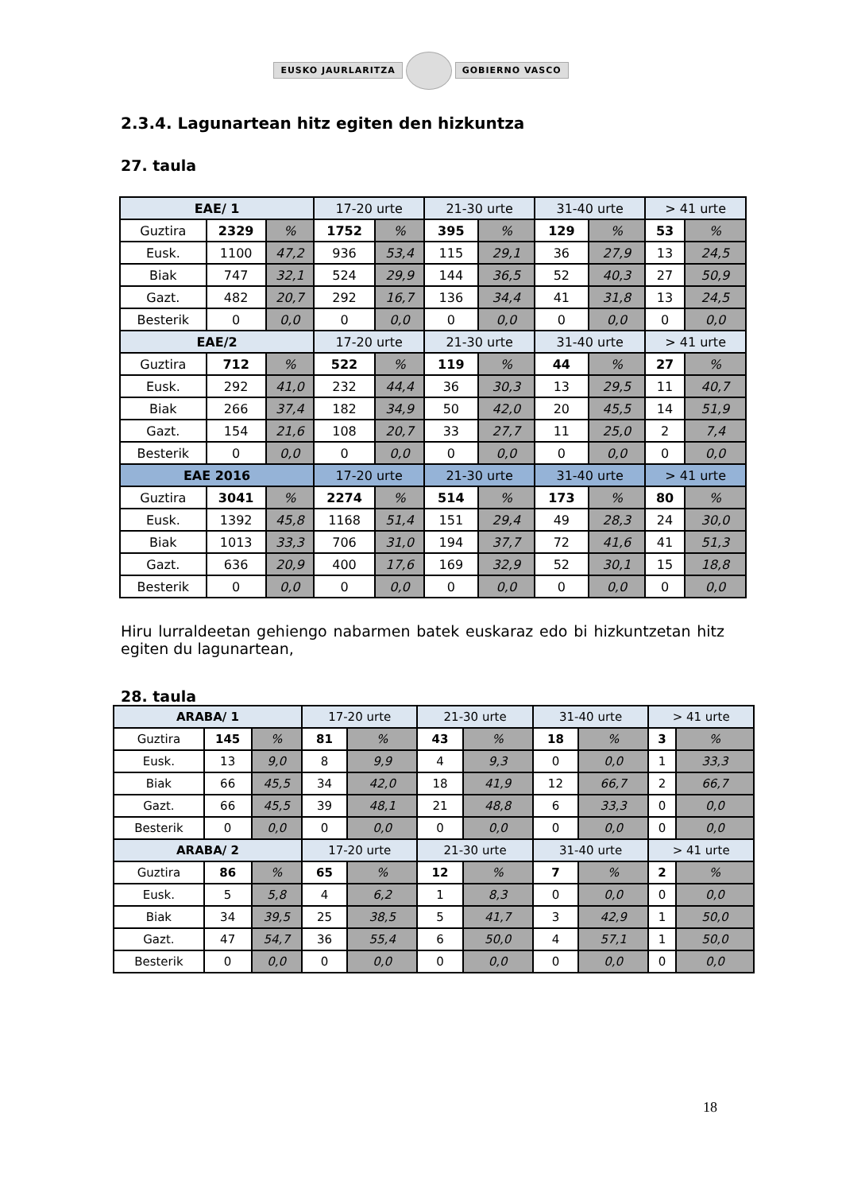EUSKO JAURLARITZA GOBIERNO VASCO
2.3.4. Lagunartean hitz egiten den hizkuntza
27. taula
| EAE/ 1 | | | 17-20 urte | | 21-30 urte | | 31-40 urte | | > 41 urte | |
| --- | --- | --- | --- | --- | --- | --- | --- | --- | --- | --- |
| Guztira | 2329 | % | 1752 | % | 395 | % | 129 | % | 53 | % |
| Eusk. | 1100 | 47,2 | 936 | 53,4 | 115 | 29,1 | 36 | 27,9 | 13 | 24,5 |
| Biak | 747 | 32,1 | 524 | 29,9 | 144 | 36,5 | 52 | 40,3 | 27 | 50,9 |
| Gazt. | 482 | 20,7 | 292 | 16,7 | 136 | 34,4 | 41 | 31,8 | 13 | 24,5 |
| Besterik | 0 | 0,0 | 0 | 0,0 | 0 | 0,0 | 0 | 0,0 | 0 | 0,0 |
| EAE/2 | | | 17-20 urte | | 21-30 urte | | 31-40 urte | | > 41 urte | |
| Guztira | 712 | % | 522 | % | 119 | % | 44 | % | 27 | % |
| Eusk. | 292 | 41,0 | 232 | 44,4 | 36 | 30,3 | 13 | 29,5 | 11 | 40,7 |
| Biak | 266 | 37,4 | 182 | 34,9 | 50 | 42,0 | 20 | 45,5 | 14 | 51,9 |
| Gazt. | 154 | 21,6 | 108 | 20,7 | 33 | 27,7 | 11 | 25,0 | 2 | 7,4 |
| Besterik | 0 | 0,0 | 0 | 0,0 | 0 | 0,0 | 0 | 0,0 | 0 | 0,0 |
| EAE 2016 | | | 17-20 urte | | 21-30 urte | | 31-40 urte | | > 41 urte | |
| Guztira | 3041 | % | 2274 | % | 514 | % | 173 | % | 80 | % |
| Eusk. | 1392 | 45,8 | 1168 | 51,4 | 151 | 29,4 | 49 | 28,3 | 24 | 30,0 |
| Biak | 1013 | 33,3 | 706 | 31,0 | 194 | 37,7 | 72 | 41,6 | 41 | 51,3 |
| Gazt. | 636 | 20,9 | 400 | 17,6 | 169 | 32,9 | 52 | 30,1 | 15 | 18,8 |
| Besterik | 0 | 0,0 | 0 | 0,0 | 0 | 0,0 | 0 | 0,0 | 0 | 0,0 |
Hiru lurraldeetan gehiengo nabarmen batek euskaraz edo bi hizkuntzetan hitz egiten du lagunartean,
28. taula
| ARABA/ 1 | | | 17-20 urte | | 21-30 urte | | 31-40 urte | | > 41 urte | |
| --- | --- | --- | --- | --- | --- | --- | --- | --- | --- | --- |
| Guztira | 145 | % | 81 | % | 43 | % | 18 | % | 3 | % |
| Eusk. | 13 | 9,0 | 8 | 9,9 | 4 | 9,3 | 0 | 0,0 | 1 | 33,3 |
| Biak | 66 | 45,5 | 34 | 42,0 | 18 | 41,9 | 12 | 66,7 | 2 | 66,7 |
| Gazt. | 66 | 45,5 | 39 | 48,1 | 21 | 48,8 | 6 | 33,3 | 0 | 0,0 |
| Besterik | 0 | 0,0 | 0 | 0,0 | 0 | 0,0 | 0 | 0,0 | 0 | 0,0 |
| ARABA/ 2 | | | 17-20 urte | | 21-30 urte | | 31-40 urte | | > 41 urte | |
| Guztira | 86 | % | 65 | % | 12 | % | 7 | % | 2 | % |
| Eusk. | 5 | 5,8 | 4 | 6,2 | 1 | 8,3 | 0 | 0,0 | 0 | 0,0 |
| Biak | 34 | 39,5 | 25 | 38,5 | 5 | 41,7 | 3 | 42,9 | 1 | 50,0 |
| Gazt. | 47 | 54,7 | 36 | 55,4 | 6 | 50,0 | 4 | 57,1 | 1 | 50,0 |
| Besterik | 0 | 0,0 | 0 | 0,0 | 0 | 0,0 | 0 | 0,0 | 0 | 0,0 |
18